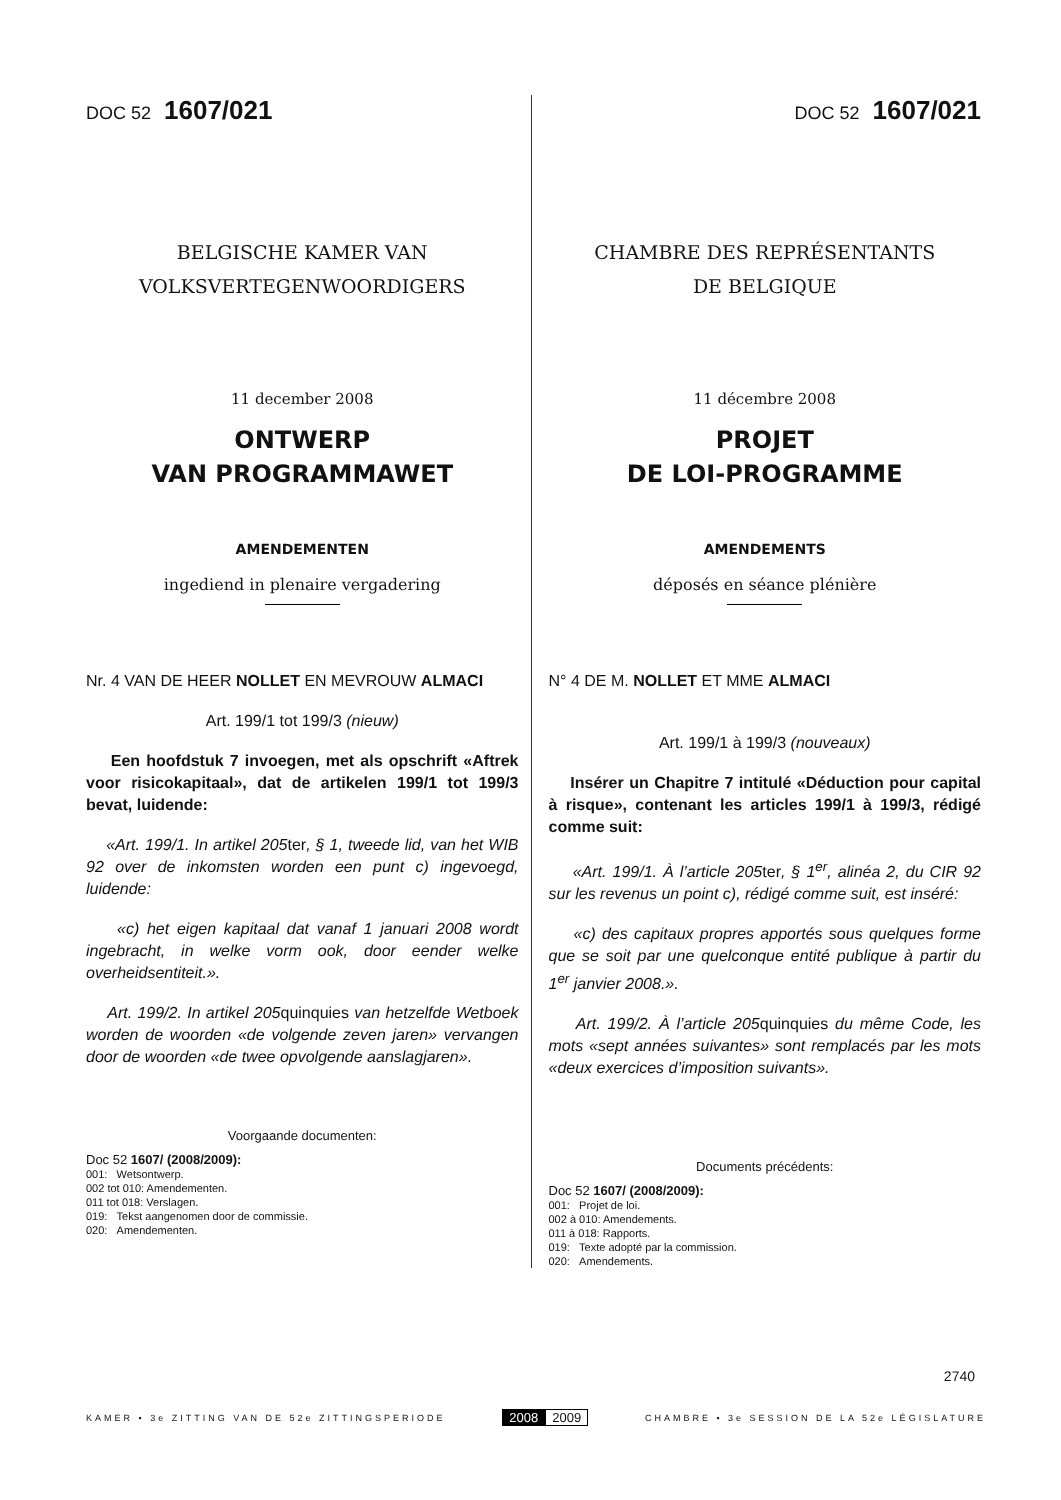DOC 52 1607/021
BELGISCHE KAMER VAN
VOLKSVERTEGENWOORDIGERS
11 december 2008
ONTWERP
VAN PROGRAMMAWET
AMENDEMENTEN
ingediend in plenaire vergadering
Nr. 4 VAN DE HEER NOLLET EN MEVROUW ALMACI
Art. 199/1 tot 199/3 (nieuw)
Een hoofdstuk 7 invoegen, met als opschrift «Aftrek voor risicokapitaal», dat de artikelen 199/1 tot 199/3 bevat, luidende:
«Art. 199/1. In artikel 205ter, § 1, tweede lid, van het WIB 92 over de inkomsten worden een punt c) ingevoegd, luidende:
«c) het eigen kapitaal dat vanaf 1 januari 2008 wordt ingebracht, in welke vorm ook, door eender welke overheidsentiteit.».
Art. 199/2. In artikel 205quinquies van hetzelfde Wetboek worden de woorden «de volgende zeven jaren» vervangen door de woorden «de twee opvolgende aanslagjaren».
Voorgaande documenten:
Doc 52 1607/ (2008/2009):
001: Wetsontwerp.
002 tot 010: Amendementen.
011 tot 018: Verslagen.
019: Tekst aangenomen door de commissie.
020: Amendementen.
DOC 52 1607/021
CHAMBRE DES REPRÉSENTANTS
DE BELGIQUE
11 décembre 2008
PROJET
DE LOI-PROGRAMME
AMENDEMENTS
déposés en séance plénière
N° 4 DE M. NOLLET ET MME ALMACI
Art. 199/1 à 199/3 (nouveaux)
Insérer un Chapitre 7 intitulé «Déduction pour capital à risque», contenant les articles 199/1 à 199/3, rédigé comme suit:
«Art. 199/1. À l’article 205ter, § 1<sup>er</sup>, alinéa 2, du CIR 92 sur les revenus un point c), rédigé comme suit, est inséré:
«c) des capitaux propres apportés sous quelques forme que se soit par une quelconque entité publique à partir du 1<sup>er</sup> janvier 2008.».
Art. 199/2. À l’article 205quinquies du même Code, les mots «sept années suivantes» sont remplacés par les mots «deux exercices d’imposition suivants».
Documents précédents:
Doc 52 1607/ (2008/2009):
001: Projet de loi.
002 à 010: Amendements.
011 à 018: Rapports.
019: Texte adopté par la commission.
020: Amendements.
2740
KAMER • 3e ZITTING VAN DE 52e ZITTINGSPERIODE 2008 2009 CHAMBRE • 3e SESSION DE LA 52e LÉGISLATURE